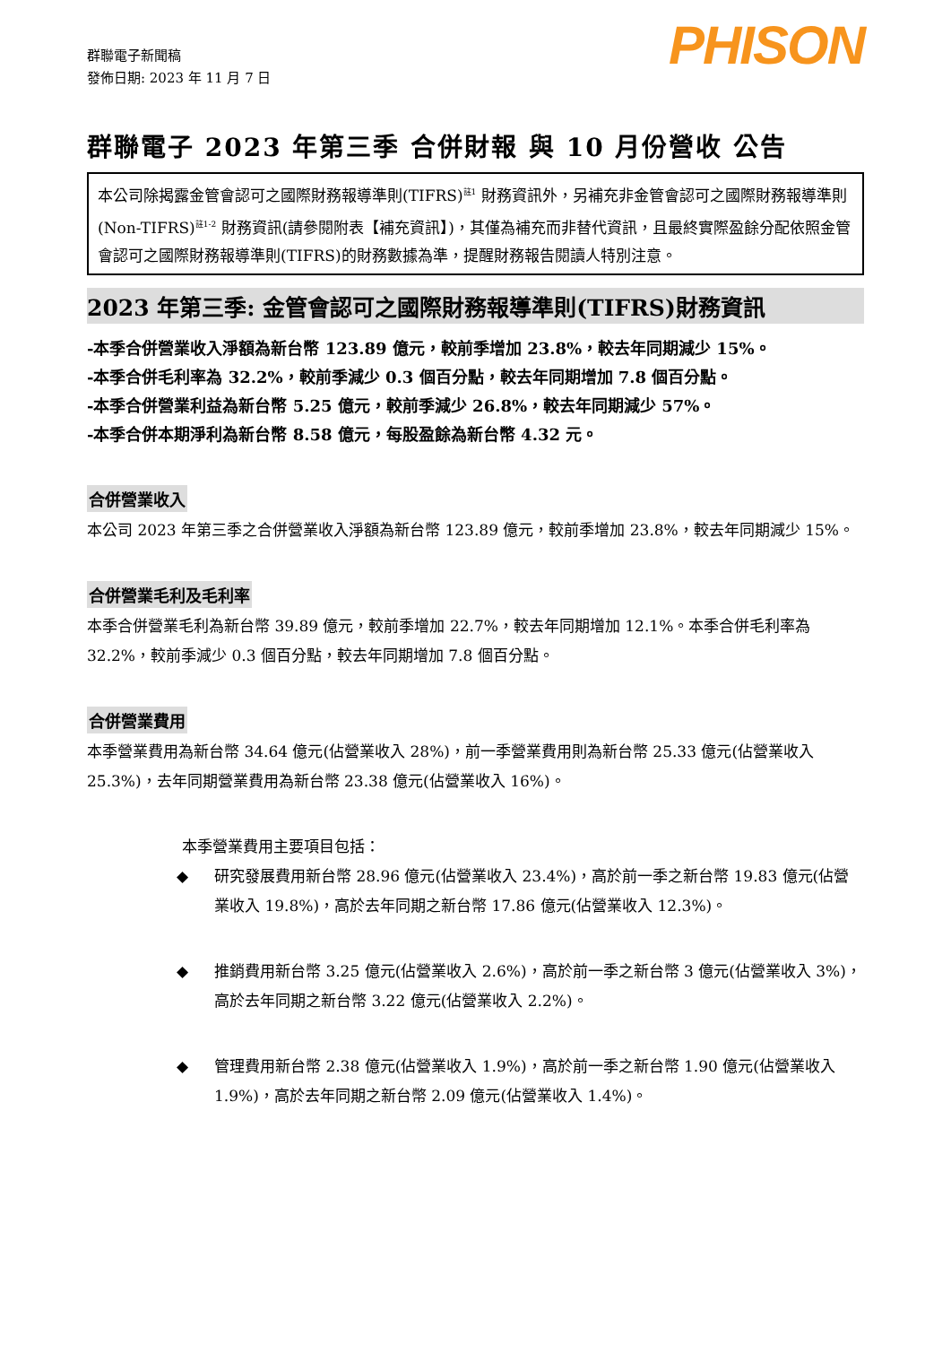群聯電子新聞稿
發佈日期: 2023 年 11 月 7 日
PHISON
群聯電子 2023 年第三季 合併財報 與 10 月份營收 公告
本公司除揭露金管會認可之國際財務報導準則(TIFRS)<sup>註1</sup> 財務資訊外，另補充非金管會認可之國際財務報導準則(Non-TIFRS)<sup>註1-2</sup> 財務資訊(請參閱附表【補充資訊】)，其僅為補充而非替代資訊，且最終實際盈餘分配依照金管會認可之國際財務報導準則(TIFRS)的財務數據為準，提醒財務報告閱讀人特別注意。
2023 年第三季: 金管會認可之國際財務報導準則(TIFRS)財務資訊
-本季合併營業收入淨額為新台幣 123.89 億元，較前季增加 23.8%，較去年同期減少 15%。
-本季合併毛利率為 32.2%，較前季減少 0.3 個百分點，較去年同期增加 7.8 個百分點。
-本季合併營業利益為新台幣 5.25 億元，較前季減少 26.8%，較去年同期減少 57%。
-本季合併本期淨利為新台幣 8.58 億元，每股盈餘為新台幣 4.32 元。
合併營業收入
本公司 2023 年第三季之合併營業收入淨額為新台幣 123.89 億元，較前季增加 23.8%，較去年同期減少 15%。
合併營業毛利及毛利率
本季合併營業毛利為新台幣 39.89 億元，較前季增加 22.7%，較去年同期增加 12.1%。本季合併毛利率為 32.2%，較前季減少 0.3 個百分點，較去年同期增加 7.8 個百分點。
合併營業費用
本季營業費用為新台幣 34.64 億元(佔營業收入 28%)，前一季營業費用則為新台幣 25.33 億元(佔營業收入 25.3%)，去年同期營業費用為新台幣 23.38 億元(佔營業收入 16%)。
本季營業費用主要項目包括：
◆ 研究發展費用新台幣 28.96 億元(佔營業收入 23.4%)，高於前一季之新台幣 19.83 億元(佔營業收入 19.8%)，高於去年同期之新台幣 17.86 億元(佔營業收入 12.3%)。
◆ 推銷費用新台幣 3.25 億元(佔營業收入 2.6%)，高於前一季之新台幣 3 億元(佔營業收入 3%)，高於去年同期之新台幣 3.22 億元(佔營業收入 2.2%)。
◆ 管理費用新台幣 2.38 億元(佔營業收入 1.9%)，高於前一季之新台幣 1.90 億元(佔營業收入 1.9%)，高於去年同期之新台幣 2.09 億元(佔營業收入 1.4%)。